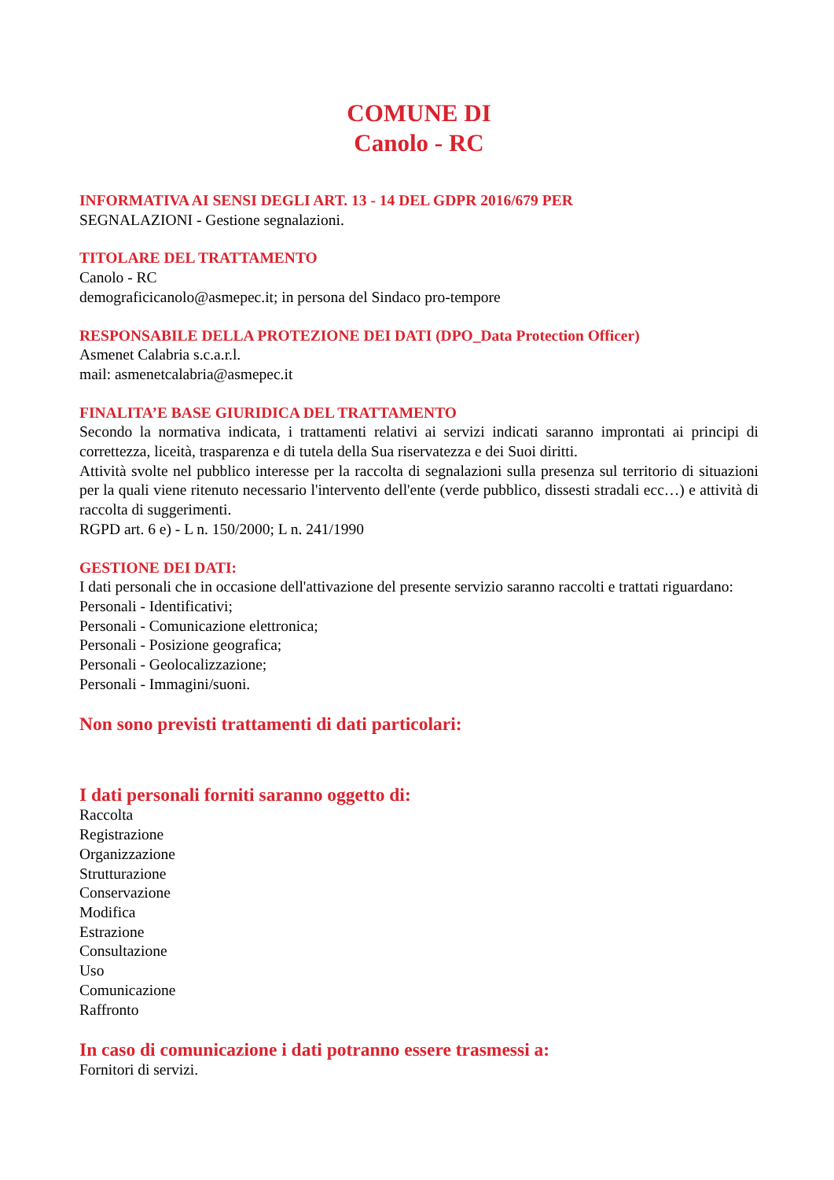COMUNE DI
Canolo - RC
INFORMATIVA AI SENSI DEGLI ART. 13 - 14 DEL GDPR 2016/679 PER
SEGNALAZIONI - Gestione segnalazioni.
TITOLARE DEL TRATTAMENTO
Canolo - RC
demograficicanolo@asmepec.it; in persona del Sindaco pro-tempore
RESPONSABILE DELLA PROTEZIONE DEI DATI (DPO_Data Protection Officer)
Asmenet Calabria s.c.a.r.l.
mail: asmenetcalabria@asmepec.it
FINALITA’E BASE GIURIDICA DEL TRATTAMENTO
Secondo la normativa indicata, i trattamenti relativi ai servizi indicati saranno improntati ai principi di correttezza, liceità, trasparenza e di tutela della Sua riservatezza e dei Suoi diritti.
Attività svolte nel pubblico interesse per la raccolta di segnalazioni sulla presenza sul territorio di situazioni per la quali viene ritenuto necessario l'intervento dell'ente (verde pubblico, dissesti stradali ecc…) e attività di raccolta di suggerimenti.
RGPD art. 6 e) - L n. 150/2000; L n. 241/1990
GESTIONE DEI DATI:
I dati personali che in occasione dell'attivazione del presente servizio saranno raccolti e trattati riguardano:
Personali - Identificativi;
Personali - Comunicazione elettronica;
Personali - Posizione geografica;
Personali - Geolocalizzazione;
Personali - Immagini/suoni.
Non sono previsti trattamenti di dati particolari:
I dati personali forniti saranno oggetto di:
Raccolta
Registrazione
Organizzazione
Strutturazione
Conservazione
Modifica
Estrazione
Consultazione
Uso
Comunicazione
Raffronto
In caso di comunicazione i dati potranno essere trasmessi a:
Fornitori di servizi.